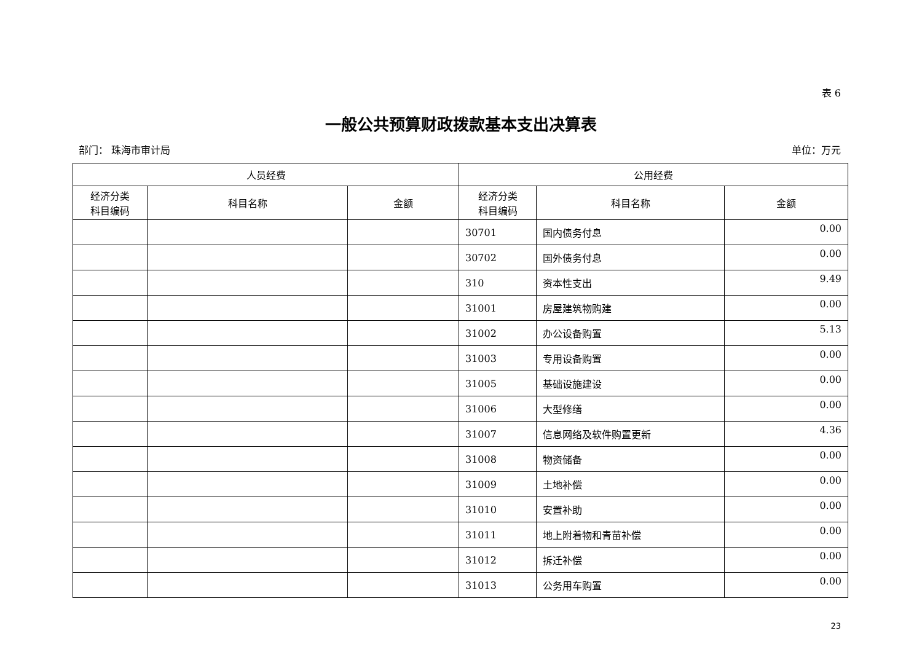表 6
一般公共预算财政拨款基本支出决算表
部门： 珠海市审计局 单位：万元
| 人员经费 | | | 公用经费 | | |
| --- | --- | --- | --- | --- | --- |
| 经济分类 科目编码 | 科目名称 | 金额 | 经济分类 科目编码 | 科目名称 | 金额 |
| | | | 30701 | 国内债务付息 | 0.00 |
| | | | 30702 | 国外债务付息 | 0.00 |
| | | | 310 | 资本性支出 | 9.49 |
| | | | 31001 | 房屋建筑物购建 | 0.00 |
| | | | 31002 | 办公设备购置 | 5.13 |
| | | | 31003 | 专用设备购置 | 0.00 |
| | | | 31005 | 基础设施建设 | 0.00 |
| | | | 31006 | 大型修缮 | 0.00 |
| | | | 31007 | 信息网络及软件购置更新 | 4.36 |
| | | | 31008 | 物资储备 | 0.00 |
| | | | 31009 | 土地补偿 | 0.00 |
| | | | 31010 | 安置补助 | 0.00 |
| | | | 31011 | 地上附着物和青苗补偿 | 0.00 |
| | | | 31012 | 拆迁补偿 | 0.00 |
| | | | 31013 | 公务用车购置 | 0.00 |
23